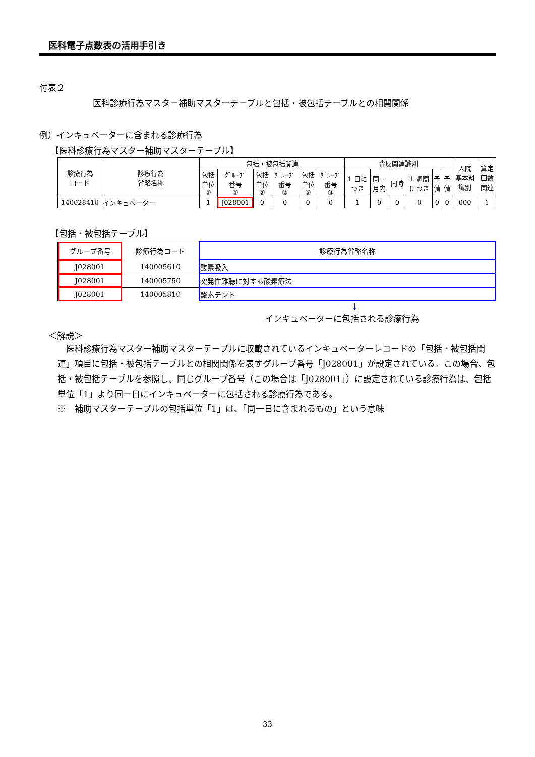医科電子点数表の活用手引き
付表２
医科診療行為マスター補助マスターテーブルと包括・被包括テーブルとの相関関係
例）インキュベーターに含まれる診療行為
【医科診療行為マスター補助マスターテーブル】
| 診療行為 コード | 診療行為 省略名称 | 包括・被包括関連 | | | | | | 背反関連識別 | | | | | | 入院 基本料 識別 | 算定 回数 関連 |
| --- | --- | --- | --- | --- | --- | --- | --- | --- | --- | --- | --- | --- | --- | --- | --- |
| | | 包括 単位 ① | ｸﾞﾙｰﾌﾟ 番号 ① | 包括 単位 ② | ｸﾞﾙｰﾌﾟ 番号 ② | 包括 単位 ③ | ｸﾞﾙｰﾌﾟ 番号 ③ | 1 日に つき | 同一 月内 | 同時 | 1 週間 につき | 予 備 | 予 備 | | |
| 140028410 | インキュベーター | 1 | J028001 | 0 | 0 | 0 | 0 | 1 | 0 | 0 | 0 | 0 | 0 | 000 | 1 |
【包括・被包括テーブル】
| グループ番号 | 診療行為コード | 診療行為省略名称 |
| --- | --- | --- |
| J028001 | 140005610 | 酸素吸入 |
| J028001 | 140005750 | 突発性難聴に対する酸素療法 |
| J028001 | 140005810 | 酸素テント |
↓
インキュベーターに包括される診療行為
＜解説＞
医科診療行為マスター補助マスターテーブルに収載されているインキュベーターレコードの「包括・被包括関連」項目に包括・被包括テーブルとの相関関係を表すグループ番号「J028001」が設定されている。この場合、包括・被包括テーブルを参照し、同じグループ番号（この場合は「J028001」）に設定されている診療行為は、包括単位「1」より同一日にインキュベーターに包括される診療行為である。
※　補助マスターテーブルの包括単位「1」は、「同一日に含まれるもの」という意味
33